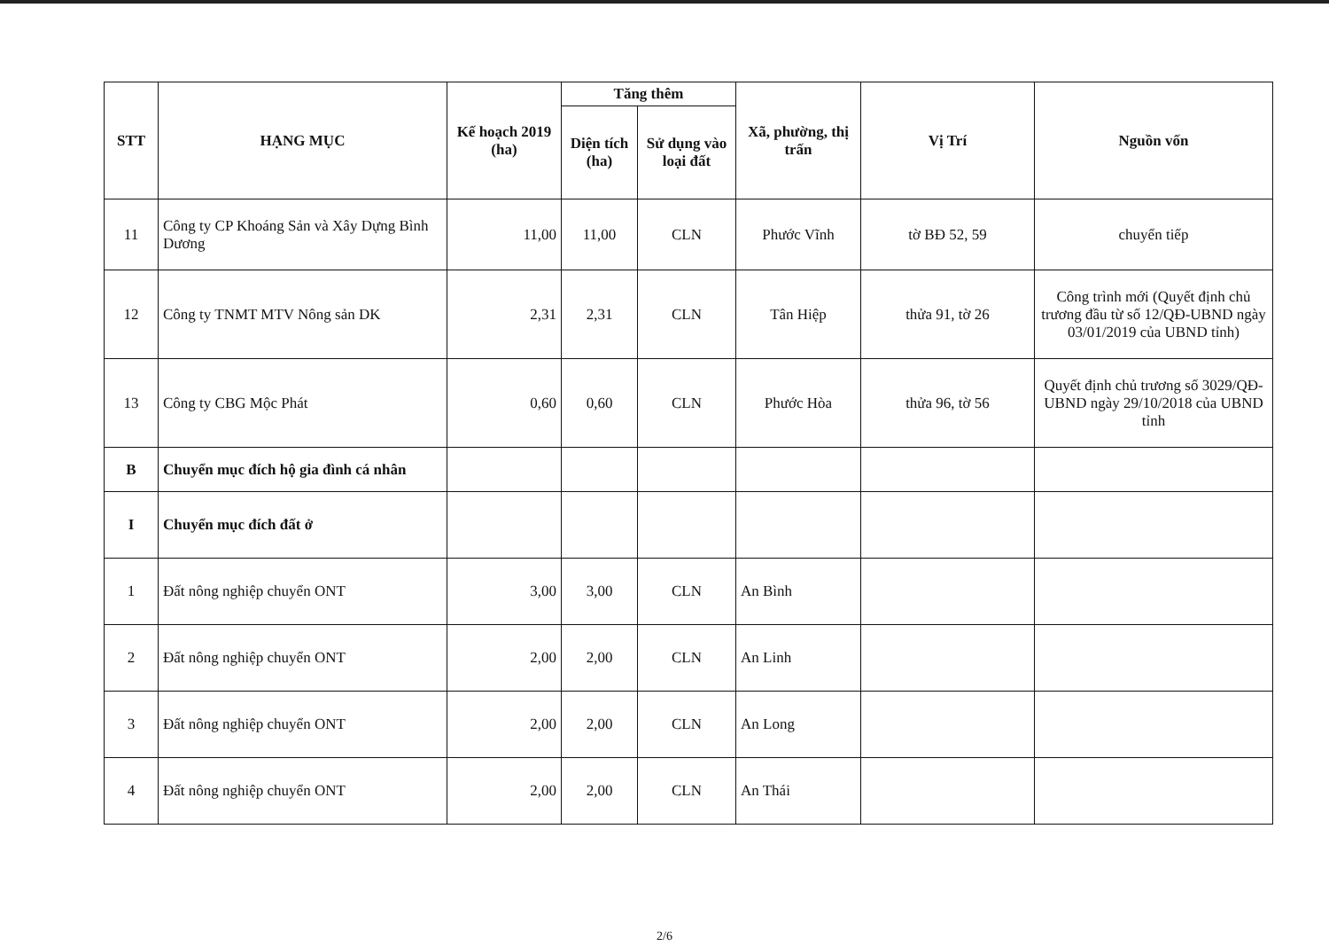| STT | HẠNG MỤC | Kế hoạch 2019 (ha) | Tăng thêm | | Xã, phường, thị trấn | Vị Trí | Nguồn vốn |
| --- | --- | --- | --- | --- | --- | --- | --- |
| | | | Diện tích (ha) | Sử dụng vào loại đất | | | |
| 11 | Công ty CP Khoáng Sản và Xây Dựng Bình Dương | 11,00 | 11,00 | CLN | Phước Vĩnh | tờ BĐ 52, 59 | chuyển tiếp |
| 12 | Công ty TNMT MTV Nông sản DK | 2,31 | 2,31 | CLN | Tân Hiệp | thửa 91, tờ 26 | Công trình mới (Quyết định chủ trương đầu từ số 12/QĐ-UBND ngày 03/01/2019 của UBND tỉnh) |
| 13 | Công ty CBG Mộc Phát | 0,60 | 0,60 | CLN | Phước Hòa | thửa 96, tờ 56 | Quyết định chủ trương số 3029/QĐ-UBND ngày 29/10/2018 của UBND tỉnh |
| B | Chuyển mục đích hộ gia đình cá nhân | | | | | | |
| I | Chuyển mục đích đất ở | | | | | | |
| 1 | Đất nông nghiệp chuyển ONT | 3,00 | 3,00 | CLN | An Bình | | |
| 2 | Đất nông nghiệp chuyển ONT | 2,00 | 2,00 | CLN | An Linh | | |
| 3 | Đất nông nghiệp chuyển ONT | 2,00 | 2,00 | CLN | An Long | | |
| 4 | Đất nông nghiệp chuyển ONT | 2,00 | 2,00 | CLN | An Thái | | |
2/6